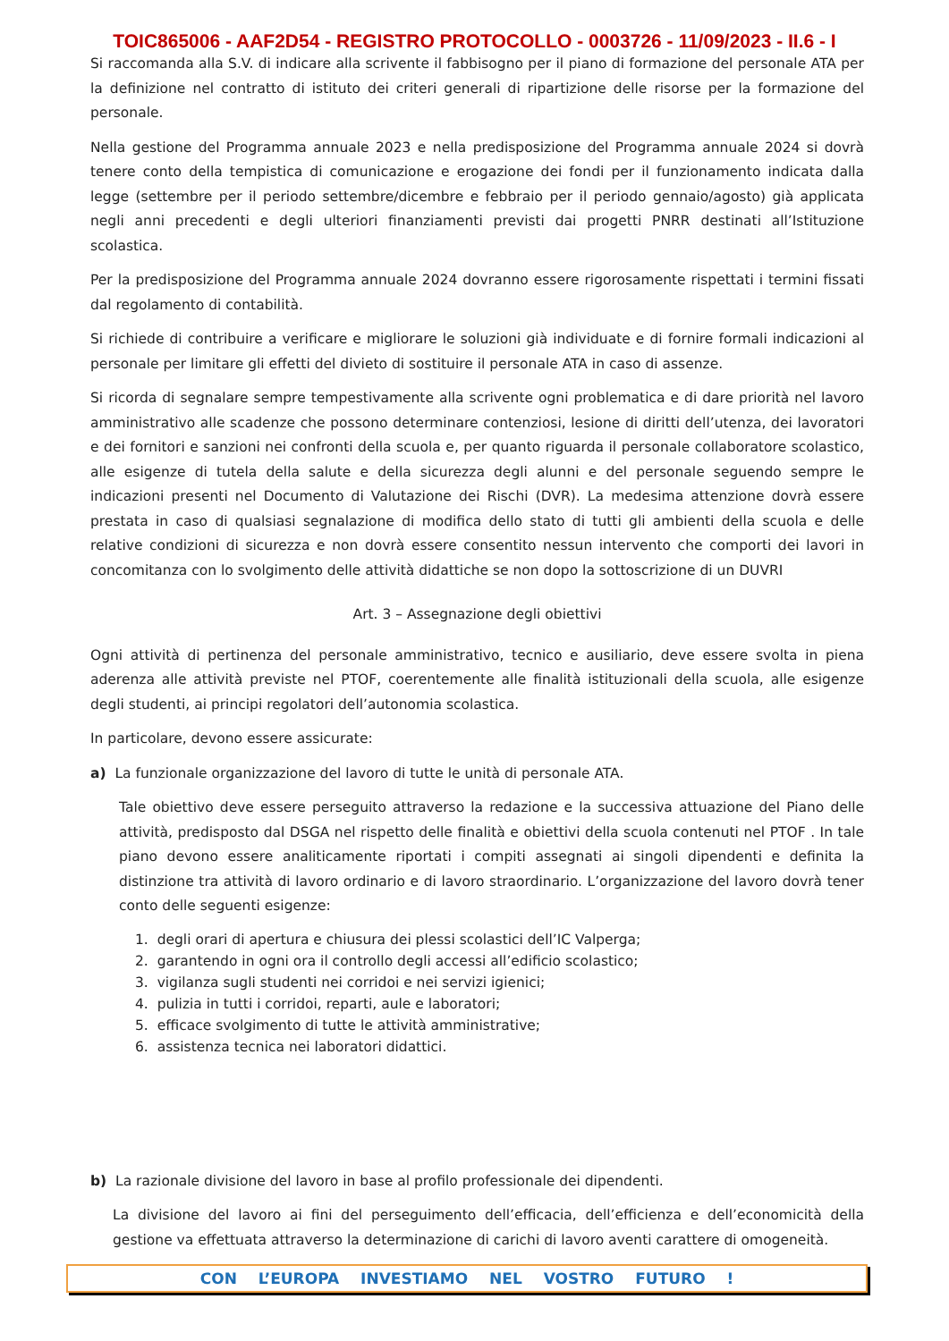TOIC865006 - AAF2D54 - REGISTRO PROTOCOLLO - 0003726 - 11/09/2023 - II.6 - I
Si raccomanda alla S.V. di indicare alla scrivente il fabbisogno per il piano di formazione del personale ATA per la definizione nel contratto di istituto dei criteri generali di ripartizione delle risorse per la formazione del personale.
Nella gestione del Programma annuale 2023 e nella predisposizione del Programma annuale 2024 si dovrà tenere conto della tempistica di comunicazione e erogazione dei fondi per il funzionamento indicata dalla legge (settembre per il periodo settembre/dicembre e febbraio per il periodo gennaio/agosto) già applicata negli anni precedenti e degli ulteriori finanziamenti previsti dai progetti PNRR destinati all’Istituzione scolastica.
Per la predisposizione del Programma annuale 2024 dovranno essere rigorosamente rispettati i termini fissati dal regolamento di contabilità.
Si richiede di contribuire a verificare e migliorare le soluzioni già individuate e di fornire formali indicazioni al personale per limitare gli effetti del divieto di sostituire il personale ATA in caso di assenze.
Si ricorda di segnalare sempre tempestivamente alla scrivente ogni problematica e di dare priorità nel lavoro amministrativo alle scadenze che possono determinare contenziosi, lesione di diritti dell’utenza, dei lavoratori e dei fornitori e sanzioni nei confronti della scuola e, per quanto riguarda il personale collaboratore scolastico, alle esigenze di tutela della salute e della sicurezza degli alunni e del personale seguendo sempre le indicazioni presenti nel Documento di Valutazione dei Rischi (DVR). La medesima attenzione dovrà essere prestata in caso di qualsiasi segnalazione di modifica dello stato di tutti gli ambienti della scuola e delle relative condizioni di sicurezza e non dovrà essere consentito nessun intervento che comporti dei lavori in concomitanza con lo svolgimento delle attività didattiche se non dopo la sottoscrizione di un DUVRI
Art. 3 – Assegnazione degli obiettivi
Ogni attività di pertinenza del personale amministrativo, tecnico e ausiliario, deve essere svolta in piena aderenza alle attività previste nel PTOF, coerentemente alle finalità istituzionali della scuola, alle esigenze degli studenti, ai principi regolatori dell’autonomia scolastica.
In particolare, devono essere assicurate:
a) La funzionale organizzazione del lavoro di tutte le unità di personale ATA.
Tale obiettivo deve essere perseguito attraverso la redazione e la successiva attuazione del Piano delle attività, predisposto dal DSGA nel rispetto delle finalità e obiettivi della scuola contenuti nel PTOF . In tale piano devono essere analiticamente riportati i compiti assegnati ai singoli dipendenti e definita la distinzione tra attività di lavoro ordinario e di lavoro straordinario. L’organizzazione del lavoro dovrà tener conto delle seguenti esigenze:
1. degli orari di apertura e chiusura dei plessi scolastici dell’IC Valperga;
2. garantendo in ogni ora il controllo degli accessi all’edificio scolastico;
3. vigilanza sugli studenti nei corridoi e nei servizi igienici;
4. pulizia in tutti i corridoi, reparti, aule e laboratori;
5. efficace svolgimento di tutte le attività amministrative;
6. assistenza tecnica nei laboratori didattici.
b) La razionale divisione del lavoro in base al profilo professionale dei dipendenti.
La divisione del lavoro ai fini del perseguimento dell’efficacia, dell’efficienza e dell’economicità della gestione va effettuata attraverso la determinazione di carichi di lavoro aventi carattere di omogeneità.
CON L’EUROPA INVESTIAMO NEL VOSTRO FUTURO !